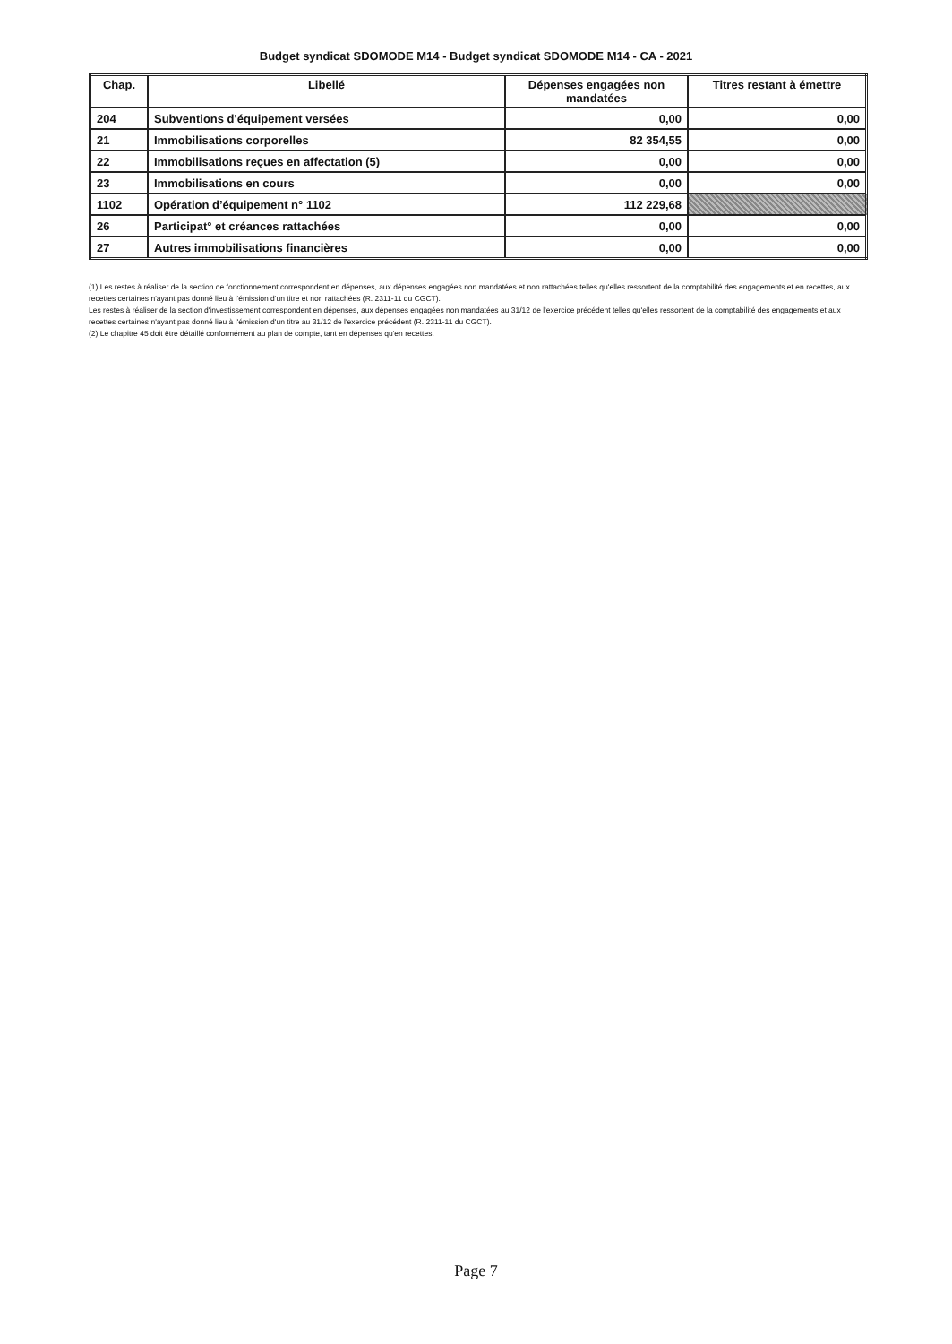Budget syndicat SDOMODE M14 - Budget syndicat SDOMODE M14 - CA - 2021
| Chap. | Libellé | Dépenses engagées non mandatées | Titres restant à émettre |
| --- | --- | --- | --- |
| 204 | Subventions d'équipement versées | 0,00 | 0,00 |
| 21 | Immobilisations corporelles | 82 354,55 | 0,00 |
| 22 | Immobilisations reçues en affectation (5) | 0,00 | 0,00 |
| 23 | Immobilisations en cours | 0,00 | 0,00 |
| 1102 | Opération d’équipement n° 1102 | 112 229,68 | |
| 26 | Participat° et créances rattachées | 0,00 | 0,00 |
| 27 | Autres immobilisations financières | 0,00 | 0,00 |
(1) Les restes à réaliser de la section de fonctionnement correspondent en dépenses, aux dépenses engagées non mandatées et non rattachées telles qu'elles ressortent de la comptabilité des engagements et en recettes, aux recettes certaines n'ayant pas donné lieu à l'émission d'un titre et non rattachées (R. 2311-11 du CGCT).
Les restes à réaliser de la section d'investissement correspondent en dépenses, aux dépenses engagées non mandatées au 31/12 de l'exercice précédent telles qu'elles ressortent de la comptabilité des engagements et aux recettes certaines n'ayant pas donné lieu à l'émission d'un titre au 31/12 de l'exercice précédent (R. 2311-11 du CGCT).
(2) Le chapitre 45 doit être détaillé conformément au plan de compte, tant en dépenses qu'en recettes.
Page 7